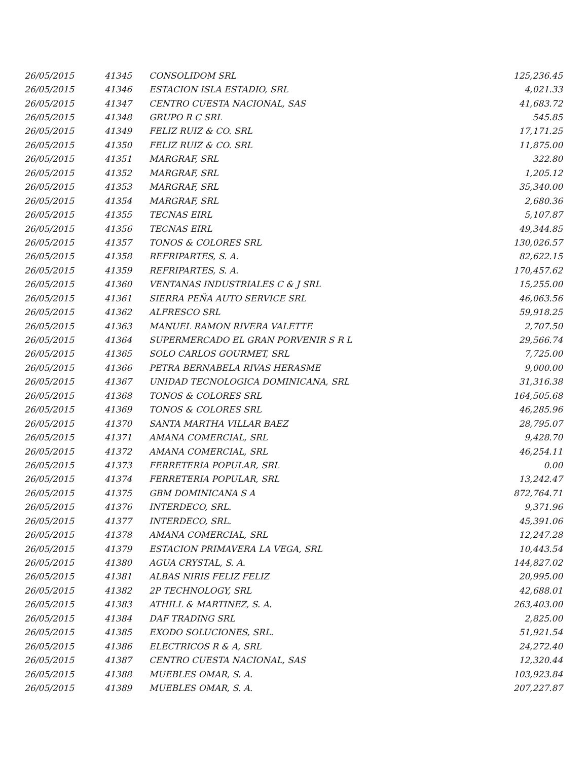| 26/05/2015 | 41345 | CONSOLIDOM SRL | 125,236.45 |
| 26/05/2015 | 41346 | ESTACION ISLA ESTADIO, SRL | 4,021.33 |
| 26/05/2015 | 41347 | CENTRO CUESTA NACIONAL, SAS | 41,683.72 |
| 26/05/2015 | 41348 | GRUPO R C SRL | 545.85 |
| 26/05/2015 | 41349 | FELIZ RUIZ & CO. SRL | 17,171.25 |
| 26/05/2015 | 41350 | FELIZ RUIZ & CO. SRL | 11,875.00 |
| 26/05/2015 | 41351 | MARGRAF, SRL | 322.80 |
| 26/05/2015 | 41352 | MARGRAF, SRL | 1,205.12 |
| 26/05/2015 | 41353 | MARGRAF, SRL | 35,340.00 |
| 26/05/2015 | 41354 | MARGRAF, SRL | 2,680.36 |
| 26/05/2015 | 41355 | TECNAS EIRL | 5,107.87 |
| 26/05/2015 | 41356 | TECNAS EIRL | 49,344.85 |
| 26/05/2015 | 41357 | TONOS & COLORES SRL | 130,026.57 |
| 26/05/2015 | 41358 | REFRIPARTES, S. A. | 82,622.15 |
| 26/05/2015 | 41359 | REFRIPARTES, S. A. | 170,457.62 |
| 26/05/2015 | 41360 | VENTANAS INDUSTRIALES C & J SRL | 15,255.00 |
| 26/05/2015 | 41361 | SIERRA PEÑA AUTO SERVICE SRL | 46,063.56 |
| 26/05/2015 | 41362 | ALFRESCO SRL | 59,918.25 |
| 26/05/2015 | 41363 | MANUEL RAMON RIVERA VALETTE | 2,707.50 |
| 26/05/2015 | 41364 | SUPERMERCADO EL GRAN PORVENIR S R L | 29,566.74 |
| 26/05/2015 | 41365 | SOLO CARLOS GOURMET, SRL | 7,725.00 |
| 26/05/2015 | 41366 | PETRA BERNABELA RIVAS HERASME | 9,000.00 |
| 26/05/2015 | 41367 | UNIDAD TECNOLOGICA DOMINICANA, SRL | 31,316.38 |
| 26/05/2015 | 41368 | TONOS & COLORES SRL | 164,505.68 |
| 26/05/2015 | 41369 | TONOS & COLORES SRL | 46,285.96 |
| 26/05/2015 | 41370 | SANTA MARTHA VILLAR BAEZ | 28,795.07 |
| 26/05/2015 | 41371 | AMANA COMERCIAL, SRL | 9,428.70 |
| 26/05/2015 | 41372 | AMANA COMERCIAL, SRL | 46,254.11 |
| 26/05/2015 | 41373 | FERRETERIA POPULAR, SRL | 0.00 |
| 26/05/2015 | 41374 | FERRETERIA POPULAR, SRL | 13,242.47 |
| 26/05/2015 | 41375 | GBM DOMINICANA S A | 872,764.71 |
| 26/05/2015 | 41376 | INTERDECO, SRL. | 9,371.96 |
| 26/05/2015 | 41377 | INTERDECO, SRL. | 45,391.06 |
| 26/05/2015 | 41378 | AMANA COMERCIAL, SRL | 12,247.28 |
| 26/05/2015 | 41379 | ESTACION PRIMAVERA LA VEGA, SRL | 10,443.54 |
| 26/05/2015 | 41380 | AGUA CRYSTAL, S. A. | 144,827.02 |
| 26/05/2015 | 41381 | ALBAS NIRIS FELIZ FELIZ | 20,995.00 |
| 26/05/2015 | 41382 | 2P TECHNOLOGY, SRL | 42,688.01 |
| 26/05/2015 | 41383 | ATHILL & MARTINEZ, S. A. | 263,403.00 |
| 26/05/2015 | 41384 | DAF TRADING SRL | 2,825.00 |
| 26/05/2015 | 41385 | EXODO SOLUCIONES, SRL. | 51,921.54 |
| 26/05/2015 | 41386 | ELECTRICOS R & A, SRL | 24,272.40 |
| 26/05/2015 | 41387 | CENTRO CUESTA NACIONAL, SAS | 12,320.44 |
| 26/05/2015 | 41388 | MUEBLES OMAR, S. A. | 103,923.84 |
| 26/05/2015 | 41389 | MUEBLES OMAR, S. A. | 207,227.87 |